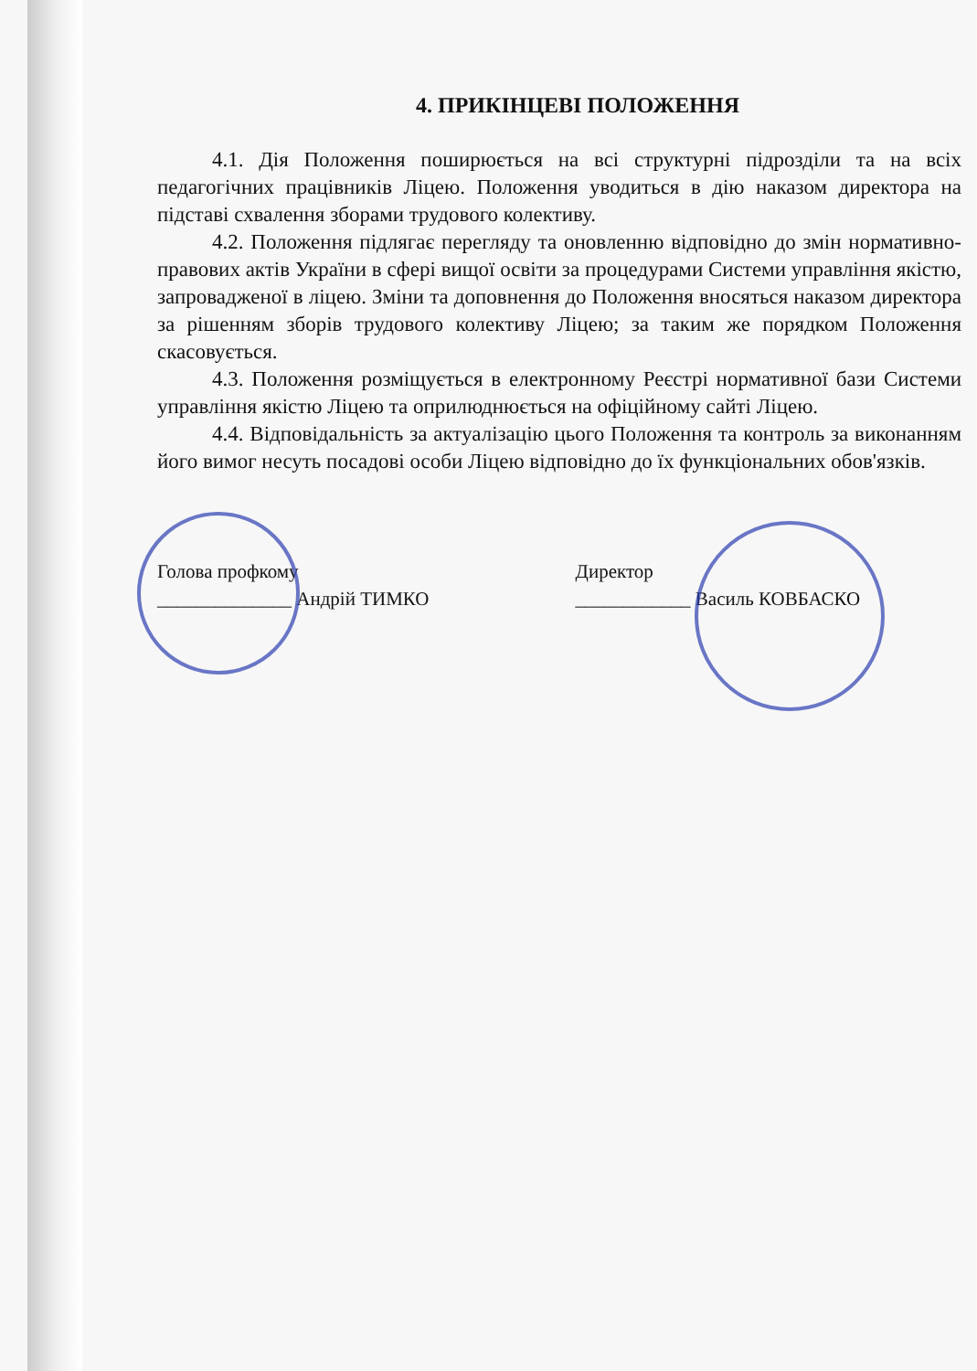4. ПРИКІНЦЕВІ ПОЛОЖЕННЯ
4.1. Дія Положення поширюється на всі структурні підрозділи та на всіх педагогічних працівників Ліцею. Положення уводиться в дію наказом директора на підставі схвалення зборами трудового колективу.
4.2. Положення підлягає перегляду та оновленню відповідно до змін нормативно-правових актів України в сфері вищої освіти за процедурами Системи управління якістю, запровадженої в ліцею. Зміни та доповнення до Положення вносяться наказом директора за рішенням зборів трудового колективу Ліцею; за таким же порядком Положення скасовується.
4.3. Положення розміщується в електронному Реєстрі нормативної бази Системи управління якістю Ліцею та оприлюднюється на офіційному сайті Ліцею.
4.4. Відповідальність за актуалізацію цього Положення та контроль за виконанням його вимог несуть посадові особи Ліцею відповідно до їх функціональних обов'язків.
Голова профкому
______________ Андрій ТИМКО
Директор
____________ Василь КОВБАСКО